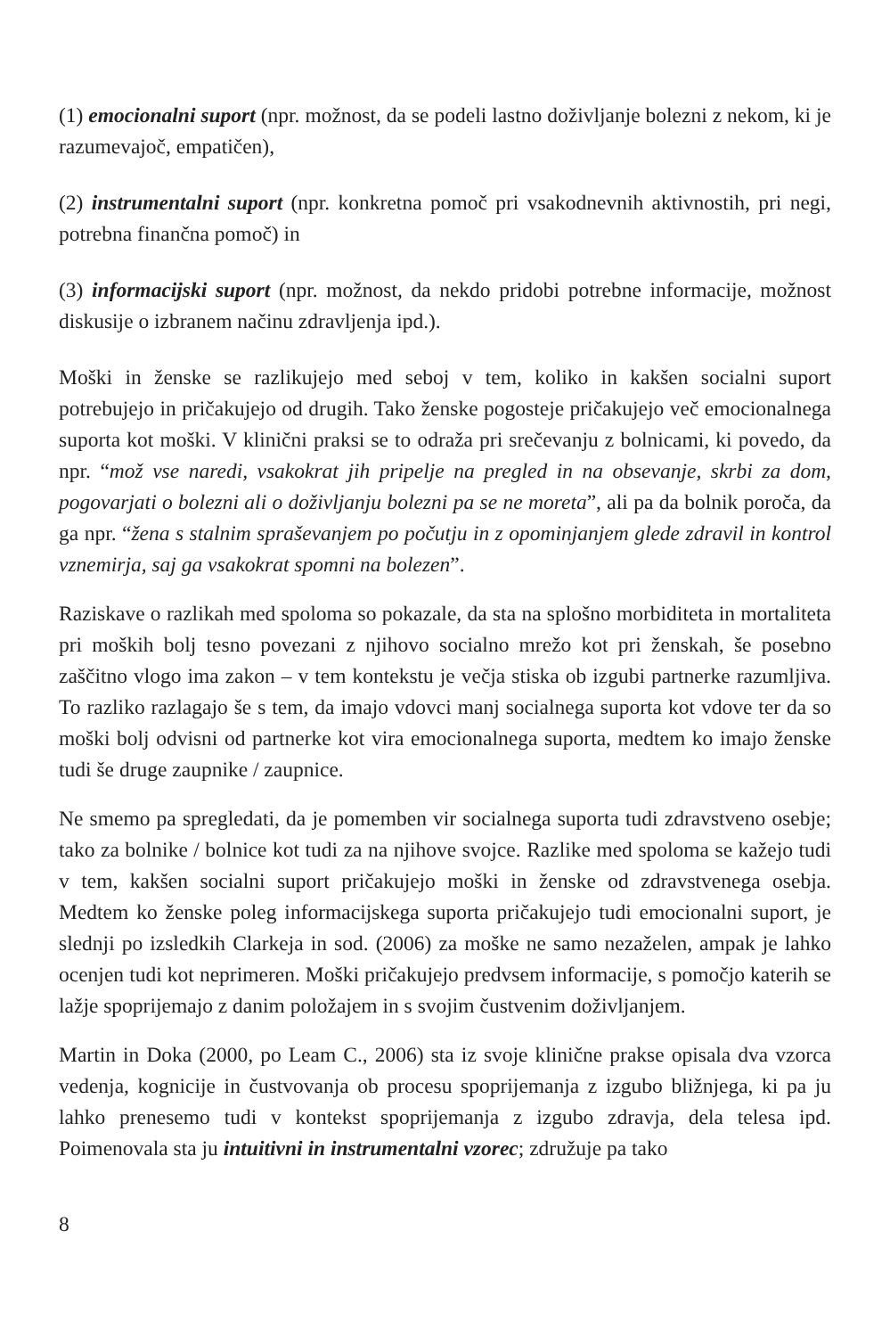(1) emocionalni suport (npr. možnost, da se podeli lastno doživljanje bolezni z nekom, ki je razumevajoč, empatičen),
(2) instrumentalni suport (npr. konkretna pomoč pri vsakodnevnih aktivnostih, pri negi, potrebna finančna pomoč) in
(3) informacijski suport (npr. možnost, da nekdo pridobi potrebne informacije, možnost diskusije o izbranem načinu zdravljenja ipd.).
Moški in ženske se razlikujejo med seboj v tem, koliko in kakšen socialni suport potrebujejo in pričakujejo od drugih. Tako ženske pogosteje pričakujejo več emocionalnega suporta kot moški. V klinični praksi se to odraža pri srečevanju z bolnicami, ki povedo, da npr. “mož vse naredi, vsakokrat jih pripelje na pregled in na obsevanje, skrbi za dom, pogovarjati o bolezni ali o doživljanju bolezni pa se ne moreta”, ali pa da bolnik poroča, da ga npr. “žena s stalnim spraševanjem po počutju in z opominjanjem glede zdravil in kontrol vznemirja, saj ga vsakokrat spomni na bolezen”.
Raziskave o razlikah med spoloma so pokazale, da sta na splošno morbiditeta in mortaliteta pri moških bolj tesno povezani z njihovo socialno mrežo kot pri ženskah, še posebno zaščitno vlogo ima zakon – v tem kontekstu je večja stiska ob izgubi partnerke razumljiva. To razliko razlagajo še s tem, da imajo vdovci manj socialnega suporta kot vdove ter da so moški bolj odvisni od partnerke kot vira emocionalnega suporta, medtem ko imajo ženske tudi še druge zaupnike / zaupnice.
Ne smemo pa spregledati, da je pomemben vir socialnega suporta tudi zdravstveno osebje; tako za bolnike / bolnice kot tudi za na njihove svojce. Razlike med spoloma se kažejo tudi v tem, kakšen socialni suport pričakujejo moški in ženske od zdravstvenega osebja. Medtem ko ženske poleg informacijskega suporta pričakujejo tudi emocionalni suport, je slednji po izsledkih Clarkeja in sod. (2006) za moške ne samo nezaželen, ampak je lahko ocenjen tudi kot neprimeren. Moški pričakujejo predvsem informacije, s pomočjo katerih se lažje spoprijemajo z danim položajem in s svojim čustvenim doživljanjem.
Martin in Doka (2000, po Leam C., 2006) sta iz svoje klinične prakse opisala dva vzorca vedenja, kognicije in čustvovanja ob procesu spoprijemanja z izgubo bližnjega, ki pa ju lahko prenesemo tudi v kontekst spoprijemanja z izgubo zdravja, dela telesa ipd. Poimenovala sta ju intuitivni in instrumentalni vzorec; združuje pa tako
8